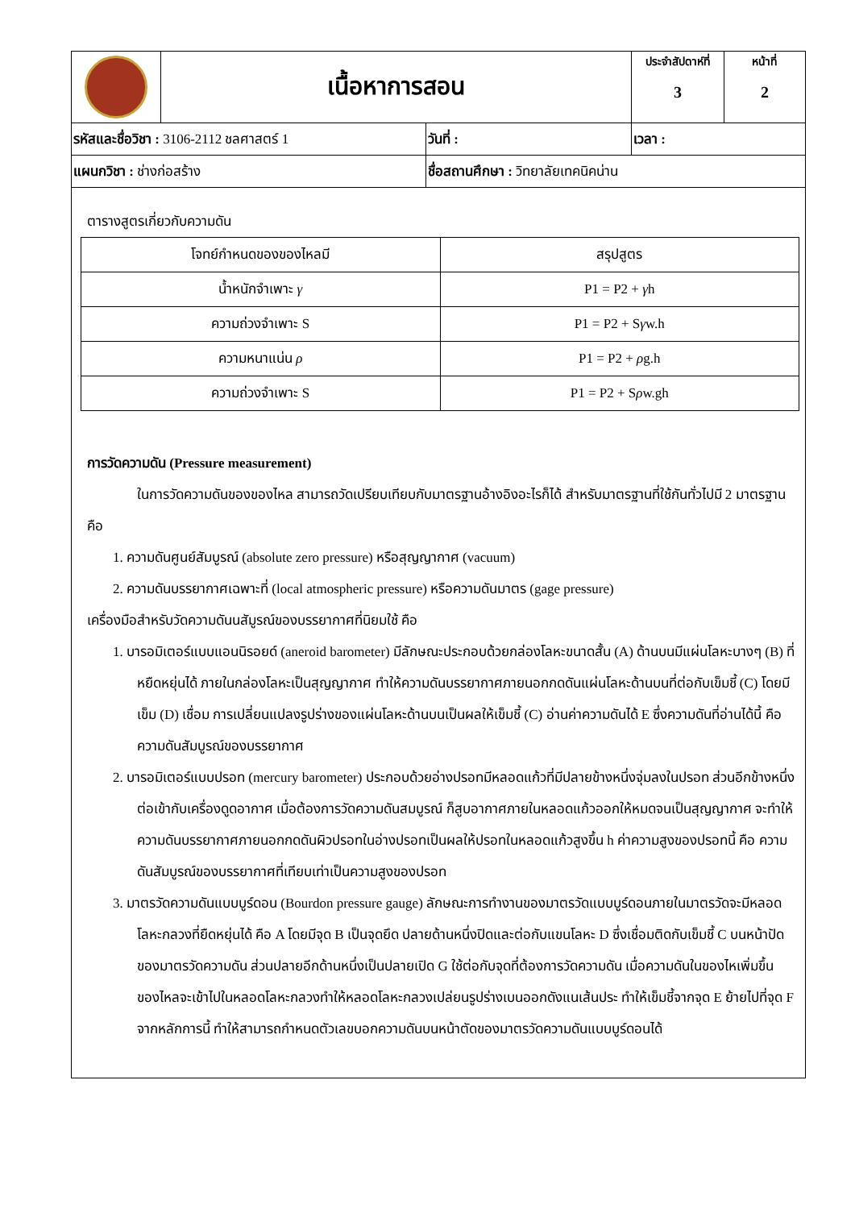| | เนื้อหาการสอน | | ประจำสัปดาห์ที่ 3 | หน้าที่ 2 |
| รหัสและชื่อวิชา : 3106-2112 ชลศาสตร์ 1 | | วันที่ : | เวลา : | |
| แผนกวิชา : ช่างก่อสร้าง | | ชื่อสถานศึกษา : วิทยาลัยเทคนิคน่าน | | |
ตารางสูตรเกี่ยวกับความดัน
| โจทย์กำหนดของของไหลมี | สรุปสูตร |
| น้ำหนักจำเพาะ γ | P1 = P2 + γ h |
| ความถ่วงจำเพาะ S | P1 = P2 + S γ w.h |
| ความหนาแน่น ρ | P1 = P2 + ρ g.h |
| ความถ่วงจำเพาะ S | P1 = P2 + S ρ w.gh |
การวัดความดัน (Pressure measurement)
ในการวัดความดันของของไหล สามารถวัดเปรียบเทียบกับมาตรฐานอ้างอิงอะไรก็ได้ สำหรับมาตรฐานที่ใช้กันทั่วไปมี 2 มาตรฐาน คือ
1. ความดันศูนย์สัมบูรณ์ (absolute zero pressure) หรือสุญญากาศ (vacuum)
2. ความดันบรรยากาศเฉพาะที่ (local atmospheric pressure) หรือความดันมาตร (gage pressure)
เครื่องมือสำหรับวัดความดันนสัมูรณ์ของบรรยากาศที่นิยมใช้ คือ
1. บารอมิเตอร์แบบแอนนิรอยด์ (aneroid barometer) มีลักษณะประกอบด้วยกล่องโลหะขนาดสั้น (A) ด้านบนมีแผ่นโลหะบางๆ (B) ที่หยืดหยุ่นได้ ภายในกล่องโลหะเป็นสุญญากาศ ทำให้ความดันบรรยากาศภายนอกกดดันแผ่นโลหะด้านบนที่ต่อกับเข็มชี้ (C) โดยมีเข็ม (D) เชื่อม การเปลี่ยนแปลงรูปร่างของแผ่นโลหะด้านบนเป็นผลให้เข็มชี้ (C) อ่านค่าความดันได้ E ซึ่งความดันที่อ่านได้นี้ คือ ความดันสัมบูรณ์ของบรรยากาศ
2. บารอมิเตอร์แบบปรอท (mercury barometer) ประกอบด้วยอ่างปรอทมีหลอดแก้วที่มีปลายข้างหนึ่งจุ่มลงในปรอท ส่วนอีกข้างหนึ่งต่อเข้ากับเครื่องดูดอากาศ เมื่อต้องการวัดความดันสมบูรณ์ ก็สูบอากาศภายในหลอดแก้วออกให้หมดจนเป็นสุญญากาศ จะทำให้ความดันบรรยากาศภายนอกกดดันผิวปรอทในอ่างปรอทเป็นผลให้ปรอทในหลอดแก้วสูงขึ้น h ค่าความสูงของปรอทนี้ คือ ความดันสัมบูรณ์ของบรรยากาศที่เทียบเท่าเป็นความสูงของปรอท
3. มาตรวัดความดันแบบบูร์ดอน (Bourdon pressure gauge) ลักษณะการทำงานของมาตรวัดแบบบูร์ดอนภายในมาตรวัดจะมีหลอดโลหะกลวงที่ยืดหยุ่นได้ คือ A โดยมีจุด B เป็นจุดยึด ปลายด้านหนึ่งปิดและต่อกับแขนโลหะ D ซึ่งเชื่อมติดกับเข็มชี้ C บนหน้าปัดของมาตรวัดความดัน ส่วนปลายอีกด้านหนึ่งเป็นปลายเปิด G ใช้ต่อกับจุดที่ต้องการวัดความดัน เมื่อความดันในของไหเพิ่มขึ้น ของไหลจะเข้าไปในหลอดโลหะกลวงทำให้หลอดโลหะกลวงเปล่ยนรูปร่างเบนออกดังแนเส้นประ ทำให้เข็มชี้จากจุด E ย้ายไปที่จุด F จากหลักการนี้ ทำให้สามารถกำหนดตัวเลขบอกความดันบนหน้าตัดของมาตรวัดความดันแบบบูร์ดอนได้